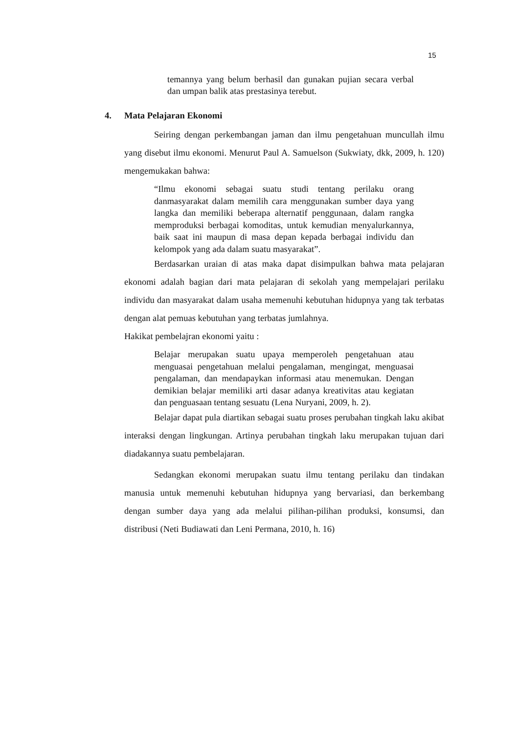15
temannya yang belum berhasil dan gunakan pujian secara verbal dan umpan balik atas prestasinya terebut.
4. Mata Pelajaran Ekonomi
Seiring dengan perkembangan jaman dan ilmu pengetahuan muncullah ilmu yang disebut ilmu ekonomi. Menurut Paul A. Samuelson (Sukwiaty, dkk, 2009, h. 120) mengemukakan bahwa:
“Ilmu ekonomi sebagai suatu studi tentang perilaku orang danmasyarakat dalam memilih cara menggunakan sumber daya yang langka dan memiliki beberapa alternatif penggunaan, dalam rangka memproduksi berbagai komoditas, untuk kemudian menyalurkannya, baik saat ini maupun di masa depan kepada berbagai individu dan kelompok yang ada dalam suatu masyarakat”.
Berdasarkan uraian di atas maka dapat disimpulkan bahwa mata pelajaran ekonomi adalah bagian dari mata pelajaran di sekolah yang mempelajari perilaku individu dan masyarakat dalam usaha memenuhi kebutuhan hidupnya yang tak terbatas dengan alat pemuas kebutuhan yang terbatas jumlahnya.
Hakikat pembelajran ekonomi yaitu :
Belajar merupakan suatu upaya memperoleh pengetahuan atau menguasai pengetahuan melalui pengalaman, mengingat, menguasai pengalaman, dan mendapaykan informasi atau menemukan. Dengan demikian belajar memiliki arti dasar adanya kreativitas atau kegiatan dan penguasaan tentang sesuatu (Lena Nuryani, 2009, h. 2).
Belajar dapat pula diartikan sebagai suatu proses perubahan tingkah laku akibat interaksi dengan lingkungan. Artinya perubahan tingkah laku merupakan tujuan dari diadakannya suatu pembelajaran.
Sedangkan ekonomi merupakan suatu ilmu tentang perilaku dan tindakan manusia untuk memenuhi kebutuhan hidupnya yang bervariasi, dan berkembang dengan sumber daya yang ada melalui pilihan-pilihan produksi, konsumsi, dan distribusi (Neti Budiawati dan Leni Permana, 2010, h. 16)